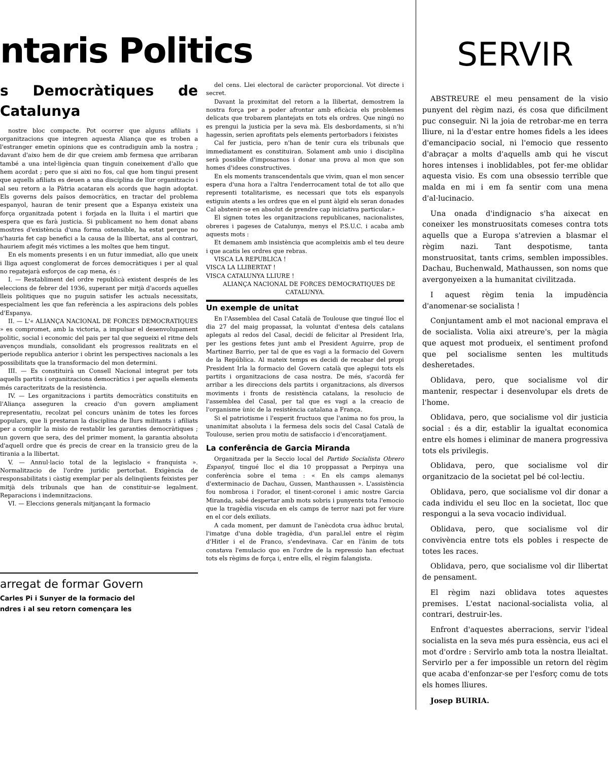ntaris Politics
s Democràtiques de Catalunya
nostre bloc compacte. Pot ocorrer que alguns afiliats i organitzacions que integren aquesta Aliança que es troben a l'estranger emetin opinions que es contradiguin amb la nostra ; davant d'aixo hem de dir que creiem amb fermesa que arribaran també a una intel·ligència quan tinguin coneixement d'allo que hem acordat ; pero que si aixi no fos, cal que hom tingui present que aquells afiliats es deuen a una disciplina de llur organitzacio i al seu retorn a la Pàtria acataran els acords que hagin adoptat. Els governs dels països democràtics, en tractar del problema espanyol, hauran de tenir present que a Espanya existeix una força organitzada potent i forjada en la lluita i el martiri que espera que es farà justicia. Si publicament no hem donat abans mostres d'existència d'una forma ostensible, ha estat perque no s'hauria fet cap benefici a la causa de la llibertat, ans al contrari, hauriem afegit més victimes a les moltes que hem tingut.
En els moments presents i en un futur immediat, allo que uneix i lliga aquest conglomerat de forces democràtiques i per al qual no regatejarà esforços de cap mena, és :
I. — Restabliment del ordre republicà existent després de les eleccions de febrer del 1936, superant per mitjà d'acords aquelles lleis politiques que no puguin satisfer les actuals necessitats, especialment les que fan referència a les aspiracions dels pobles d'Espanya.
II. — L'« ALIANÇA NACIONAL DE FORCES DEMOCRATIQUES » es compromet, amb la victoria, a impulsar el desenvolupament politic, social i economic del pais per tal que segueixi el ritme dels avenços mundials, consolidant els progressos realitzats en el periode republica anterior i obrint les perspectives nacionals a les possibilitats que la transformacio del mon determini.
III. — Es constituirà un Consell Nacional integrat per tots aquells partits i organitzacions democràtics i per aquells elements més caracteritzats de la resistència.
IV. — Les organitzacions i partits democràtics constituits en l'Aliança asseguren la creacio d'un govern ampliament representatiu, recolzat pel concurs unànim de totes les forces populars, que li prestaran la disciplina de llurs militants i afiliats per a complir la misio de restablir les garanties democràtiques ; un govern que sera, des del primer moment, la garantia absoluta d'aquell ordre que és precis de crear en la transicio greu de la tirania a la llibertat.
V. — Annul·lacio total de la legislacio « franquista ». Normalitzacio de l'ordre juridic pertorbat. Exigència de responsabilitats i càstig exemplar per als delinqüents feixistes per mitjà dels tribunals que han de constituir-se legalment. Reparacions i indemnitzacions.
VI. — Eleccions generals mitjançant la formacio
del cens. Llei electoral de caràcter proporcional. Vot directe i secret.
Davant la proximitat del retorn a la llibertat, demostrem la nostra força per a poder afrontar amb eficàcia els problemes delicats que trobarem plantejats en tots els ordres. Que ningú no es prengui la justicia per la seva mà. Els desbordaments, si n'hi hagessin, serien aprofitats pels elements pertorbadors i feixistes
Cal fer justicia, pero n'han de tenir cura els tribunals que immediatament es constituiran. Solament amb unio i disciplina serà possible d'imposarnos i donar una prova al mon que son homes d'idees constructives.
En els moments transcendentals que vivim, quan el mon sencer espera d'una hora a l'altra l'enderrocament total de tot allo que representi totalitarisme, es necessari que tots els espanyols estiguin atents a les ordres que en el punt àlgid els seran donades Cal abstenir-se en absolut de prendre cap iniciativa particular.»
El signen totes les organitzacions republicanes, nacionalistes, obreres i pageses de Catalunya, menys el P.S.U.C. i acaba amb aquests mots :
Et demanem amb insistència que acompleixis amb el teu deure i que acatis les ordres que rebras.
VISCA LA REPUBLICA !
VISCA LA LLIBERTAT !
VISCA CATALUNYA LLIURE !
ALIANÇA NACIONAL DE FORCES DEMOCRATIQUES DE CATALUNYA.
Un exemple de unitat
En l'Assemblea del Casal Català de Toulouse que tingué lloc el dia 27 del maig propassat, la voluntat d'entesa dels catalans aplegats al redos del Casal, decidí de felicitar al President Irla, per les gestions fetes junt amb el President Aguirre, prop de Martinez Barrio, per tal de que es vagi a la formacio del Govern de la República. Al mateix temps es decidi de recabar del propi President Irla la formacio del Govern català que aplegui tots els partits i organitzacions de casa nostra. De més, s'acordà fer arribar a les direccions dels partits i organitzacions, als diversos moviments i fronts de resistència catalans, la resolucio de l'assemblea del Casal, per tal que es vagi a la creacio de l'organisme ùnic de la resistència catalana a França.
Si el patriotisme i l'esperit fructuos que l'anima no fos prou, la unanimitat absoluta i la fermesa dels socis del Casal Català de Toulouse, serien prou motiu de satisfaccio i d'encoratjament.
La conferência de Garcia Miranda
Organitzada per la Seccio local del Partido Socialista Obrero Espanyol, tingué lloc el dia 10 proppassat a Perpinya una conferència sobre el tema : « En els camps alemanys d'exterminacio de Dachau, Gussen, Manthaussen ». L'assistència fou nombrosa i l'orador, el tinent-coronel i amic nostre Garcia Miranda, sabé despertar amb mots sobris i punyents tota l'emocio que la tragèdia viscuda en els camps de terror nazi pot fer viure en el cor dels exiliats.
A cada moment, per damunt de l'anècdota crua àdhuc brutal, l'imatge d'una doble tragèdia, d'un paral.lel entre el règim d'Hitler i el de Franco, s'endevinava. Car en l'ànim de tots constava l'emulacio quo en l'ordre de la repressio han efectuat tots els règims de força i, entre ells, el règim falangista.
arregat de formar Govern
Carles Pi i Sunyer de la formacio del
ndres i al seu retorn començara les
SERVIR
ABSTREURE el meu pensament de la visio punyent del règim nazi, és cosa que dificilment puc conseguir. Ni la joia de retrobar-me en terra lliure, ni la d'estar entre homes fidels a les idees d'emancipacio social, ni l'emocio que ressento d'abraçar a molts d'aquells amb qui he viscut hores intenses i inoblidables, pot fer-me oblidar aquesta visio. Es com una obsessio terrible que malda en mi i em fa sentir com una mena d'al·lucinacio.
Una onada d'indignacio s'ha aixecat en coneixer les monstruositats comeses contra tots aquells que a Europa s'atrevien a blasmar el règim nazi. Tant despotisme, tanta monstruositat, tants crims, semblen impossibles. Dachau, Buchenwald, Mathaussen, son noms que avergonyeixen a la humanitat civilitzada.
I aquest règim tenia la impudència d'anomenar-se socialista !
Conjuntament amb el mot nacional emprava el de socialista. Volia aixi atreure's, per la màgia que aquest mot produeix, el sentiment profond que pel socialisme senten les multituds desheretades.
Oblidava, pero, que socialisme vol dir mantenir, respectar i desenvolupar els drets de l'home.
Oblidava, pero, que socialisme vol dir justicia social : és a dir, establir la igualtat economica entre els homes i eliminar de manera progressiva tots els privilegis.
Oblidava, pero, que socialisme vol dir organitzacio de la societat pel bé col·lectiu.
Oblidava, pero, que socialisme vol dir donar a cada individu el seu lloc en la societat, lloc que respongui a la seva vocacio individual.
Oblidava, pero, que socialisme vol dir convivència entre tots els pobles i respecte de totes les races.
Oblidava, pero, que socialisme vol dir llibertat de pensament.
El règim nazi oblidava totes aquestes premises. L'estat nacional-socialista volia, al contrari, destruir-les.
Enfront d'aquestes aberracions, servir l'ideal socialista en la seva més pura essència, eus aci el mot d'ordre : Servirlo amb tota la nostra lleialtat. Servirlo per a fer impossible un retorn del règim que acaba d'enfonzar-se per l'esforç comu de tots els homes lliures.
Josep BUIRIA.